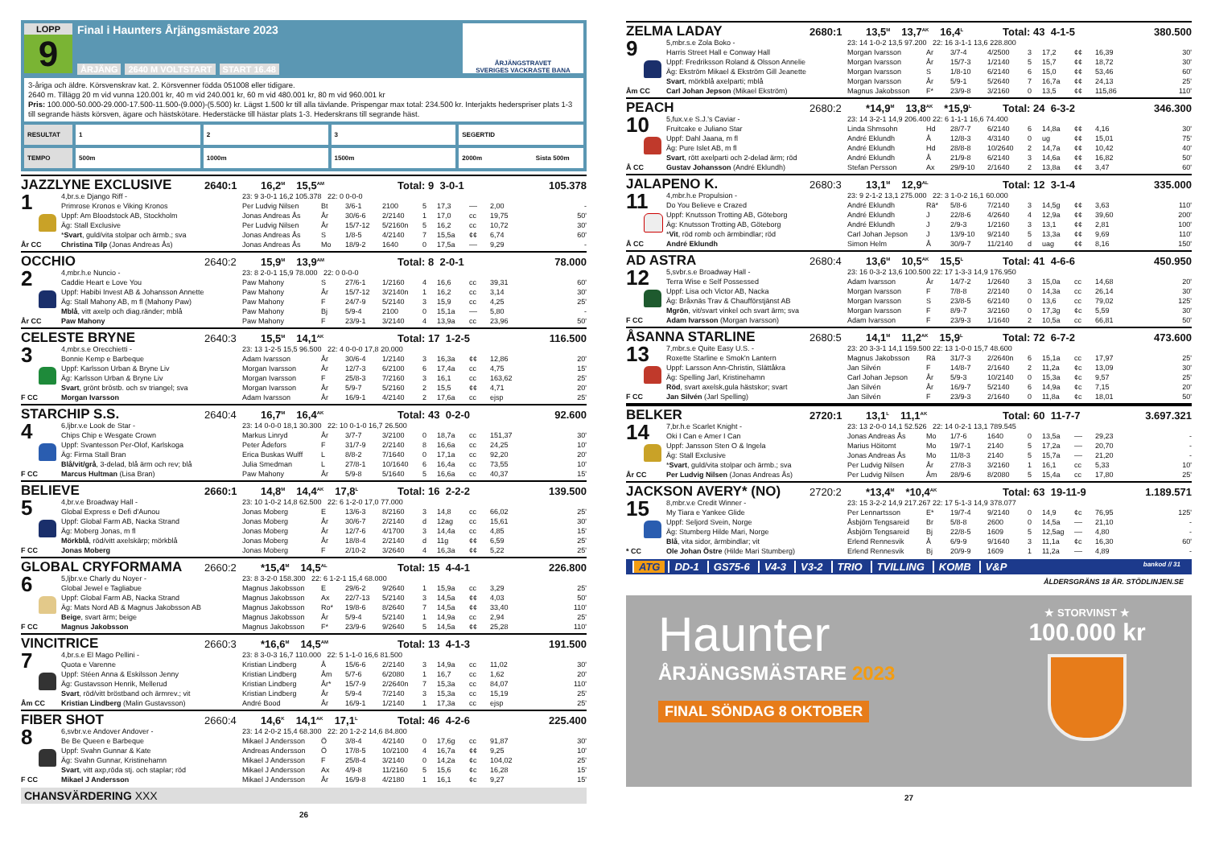LOPP
9
Final i Haunters Årjängsmästare 2023
ÅRJÄNG 2640 M VOLTSTART START 16.48
ÅRJÄNGSTRAVET
SVERIGES VACKRASTE BANA
3-åriga och äldre. Körsvenskrav kat. 2. Körsvenner födda 051008 eller tidigare.
2640 m. Tillägg 20 m vid vunna 120.001 kr, 40 m vid 240.001 kr, 60 m vid 480.001 kr, 80 m vid 960.001 kr
Pris: 100.000-50.000-29.000-17.500-11.500-(9.000)-(5.500) kr. Lägst 1.500 kr till alla tävlande. Prispengar max total: 234.500 kr. Interjakts hederspriser plats 1-3 till segrande hästs körsven, ägare och hästskötare. Hederstäcke till hästar plats 1-3. Hederskrans till segrande häst.
RESULTAT
1
2
3
SEGERTID
TEMPO
500m
1000m
1500m
2000m Sista 500m
JAZZLYNE EXCLUSIVE 2640:1 16,2<sup>M</sup> 15,5<sup>AM</sup> Total: 9 3-0-1 105.378
| 1 | 4,br.s.e Django Riff - | 23: 9 3-0-1 16,2 105.378 22: 0 0-0-0 | | | | | | | | |
| | Primrose Kronos e Viking Kronos | Per Ludvig Nilsen | Bt | 3/6-1 | 2100 | 5 | 17,3 | –– | 2,00 | - |
| | Uppf: Am Bloodstock AB, Stockholm | Jonas Andreas Ås | År | 30/6-6 | 2/2140 | 1 | 17,0 | cc | 19,75 | 50' |
| | Äg: Stall Exclusive | Per Ludvig Nilsen | År | 15/7-12 | 5/2160n | 5 | 16,2 | cc | 10,72 | 30' |
| | * Svart , guld/vita stolpar och ärmb.; sva | Jonas Andreas Ås | S | 1/8-5 | 4/2140 | 7 | 15,5a | ¢¢ | 6,74 | 60' |
| År CC | Christina Tilp (Jonas Andreas Ås) | Jonas Andreas Ås | Mo | 18/9-2 | 1640 | 0 | 17,5a | –– | 9,29 | - |
OCCHIO 2640:2 15,9<sup>M</sup> 13,9<sup>AM</sup> Total: 8 2-0-1 78.000
| 2 | 4,mbr.h.e Nuncio - | 23: 8 2-0-1 15,9 78.000 22: 0 0-0-0 | | | | | | | | |
| | Caddie Heart e Love You | Paw Mahony | S | 27/6-1 | 1/2160 | 4 | 16,6 | cc | 39,31 | 60' |
| | Uppf: Habibi Invest AB & Johansson Annette | Paw Mahony | År | 15/7-12 | 3/2140n | 1 | 16,2 | cc | 3,14 | 30' |
| | Äg: Stall Mahony AB, m fl (Mahony Paw) | Paw Mahony | F | 24/7-9 | 5/2140 | 3 | 15,9 | cc | 4,25 | 25' |
| | Mblå , vitt axelp och diag.ränder; mblå | Paw Mahony | Bj | 5/9-4 | 2100 | 0 | 15,1a | –– | 5,80 | - |
| År CC | Paw Mahony | Paw Mahony | F | 23/9-1 | 3/2140 | 4 | 13,9a | cc | 23,96 | 50' |
CELESTE BRYNE 2640:3 15,5<sup>M</sup> 14,1<sup>AK</sup> Total: 17 1-2-5 116.500
| 3 | 4,mbr.s.e Orecchietti - | 23: 13 1-2-5 15,5 96.500 22: 4 0-0-0 17,8 20.000 | | | | | | | | |
| | Bonnie Kemp e Barbeque | Adam Ivarsson | År | 30/6-4 | 1/2140 | 3 | 16,3a | ¢¢ | 12,86 | 20' |
| | Uppf: Karlsson Urban & Bryne Liv | Morgan Ivarsson | År | 12/7-3 | 6/2100 | 6 | 17,4a | cc | 4,75 | 15' |
| | Äg: Karlsson Urban & Bryne Liv | Morgan Ivarsson | F | 25/8-3 | 7/2160 | 3 | 16,1 | cc | 163,62 | 25' |
| | Svart , grönt bröstb. och sv triangel; sva | Morgan Ivarsson | År | 5/9-7 | 5/2160 | 2 | 15,5 | ¢¢ | 4,71 | 20' |
| F CC | Morgan Ivarsson | Adam Ivarsson | År | 16/9-1 | 4/2140 | 2 | 17,6a | cc | ejsp | 25' |
STARCHIP S.S. 2640:4 16,7<sup>M</sup> 16,4<sup>AK</sup> Total: 43 0-2-0 92.600
| 4 | 6,ljbr.v.e Look de Star - | 23: 14 0-0-0 18,1 30.300 22: 10 0-1-0 16,7 26.500 | | | | | | | | |
| | Chips Chip e Wesgate Crown | Markus Linryd | År | 3/7-7 | 3/2100 | 0 | 18,7a | cc | 151,37 | 30' |
| | Uppf: Svantesson Per-Olof, Karlskoga | Peter Ådefors | F | 31/7-9 | 2/2140 | 8 | 16,6a | cc | 24,25 | 10' |
| | Äg: Firma Stall Bran | Erica Buskas Wulff | L | 8/8-2 | 7/1640 | 0 | 17,1a | cc | 92,20 | 20' |
| | Blå/vit/grå , 3-delad, blå ärm och rev; blå | Julia Smedman | L | 27/8-1 | 10/1640 | 6 | 16,4a | cc | 73,55 | 10' |
| F CC | Marcus Hultman (Lisa Bran) | Paw Mahony | År | 5/9-8 | 5/1640 | 5 | 16,6a | cc | 40,37 | 15' |
BELIEVE 2660:1 14,8<sup>M</sup> 14,4<sup>AK</sup> 17,8<sup>L</sup> Total: 16 2-2-2 139.500
| 5 | 4,br.v.e Broadway Hall - | 23: 10 1-0-2 14,8 62.500 22: 6 1-2-0 17,0 77.000 | | | | | | | | |
| | Global Express e Defi d'Aunou | Jonas Moberg | E | 13/6-3 | 8/2160 | 3 | 14,8 | cc | 66,02 | 25' |
| | Uppf: Global Farm AB, Nacka Strand | Jonas Moberg | År | 30/6-7 | 2/2140 | d | 12ag | cc | 15,61 | 30' |
| | Äg: Moberg Jonas, m fl | Jonas Moberg | År | 12/7-6 | 4/1700 | 3 | 14,4a | cc | 4,85 | 15' |
| | Mörkblå , röd/vitt axelskärp; mörkblå | Jonas Moberg | År | 18/8-4 | 2/2140 | d | 11g | ¢¢ | 6,59 | 25' |
| F CC | Jonas Moberg | Jonas Moberg | F | 2/10-2 | 3/2640 | 4 | 16,3a | ¢¢ | 5,22 | 25' |
GLOBAL CRYFORMAMA 2660:2 *15,4<sup>M</sup> 14,5<sup>AL</sup> Total: 15 4-4-1 226.800
| 6 | 5,ljbr.v.e Charly du Noyer - | 23: 8 3-2-0 158.300 22: 6 1-2-1 15,4 68.000 | | | | | | | | |
| | Global Jewel e Tagliabue | Magnus Jakobsson | E | 29/6-2 | 9/2640 | 1 | 15,9a | cc | 3,29 | 25' |
| | Uppf: Global Farm AB, Nacka Strand | Magnus Jakobsson | Ax | 22/7-13 | 5/2140 | 3 | 14,5a | ¢¢ | 4,03 | 50' |
| | Äg: Mats Nord AB & Magnus Jakobsson AB | Magnus Jakobsson | Ro* | 19/8-6 | 8/2640 | 7 | 14,5a | ¢¢ | 33,40 | 110' |
| | Beige , svart ärm; beige | Magnus Jakobsson | År | 5/9-4 | 5/2140 | 1 | 14,9a | cc | 2,94 | 25' |
| F CC | Magnus Jakobsson | Magnus Jakobsson | F* | 23/9-6 | 9/2640 | 5 | 14,5a | ¢¢ | 25,28 | 110' |
VINCITRICE 2660:3 *16,6<sup>M</sup> 14,5<sup>AM</sup> Total: 13 4-1-3 191.500
| 7 | 4,br.s.e El Mago Pellini - | 23: 8 3-0-3 16,7 110.000 22: 5 1-1-0 16,6 81.500 | | | | | | | | |
| | Quota e Varenne | Kristian Lindberg | Å | 15/6-6 | 2/2140 | 3 | 14,9a | cc | 11,02 | 30' |
| | Uppf: Stéen Anna & Eskilsson Jenny | Kristian Lindberg | Åm | 5/7-6 | 6/2080 | 1 | 16,7 | cc | 1,62 | 20' |
| | Äg: Gustavsson Henrik, Mellerud | Kristian Lindberg | År* | 15/7-9 | 2/2640n | 7 | 15,3a | cc | 84,07 | 110' |
| | Svart , röd/vitt bröstband och ärmrev.; vit | Kristian Lindberg | År | 5/9-4 | 7/2140 | 3 | 15,3a | cc | 15,19 | 25' |
| Åm CC | Kristian Lindberg (Malin Gustavsson) | André Bood | År | 16/9-1 | 1/2140 | 1 | 17,3a | cc | ejsp | 25' |
FIBER SHOT 2660:4 14,6<sup>K</sup> 14,1<sup>AK</sup> 17,1<sup>L</sup> Total: 46 4-2-6 225.400
| 8 | 6,svbr.v.e Andover Andover - | 23: 14 2-0-2 15,4 68.300 22: 20 1-2-2 14,6 84.800 | | | | | | | | |
| | Be Be Queen e Barbeque | Mikael J Andersson | Ö | 3/8-4 | 4/2140 | 0 | 17,6g | cc | 91,87 | 30' |
| | Uppf: Svahn Gunnar & Kate | Andreas Andersson | Ö | 17/8-5 | 10/2100 | 4 | 16,7a | ¢¢ | 9,25 | 10' |
| | Äg: Svahn Gunnar, Kristinehamn | Mikael J Andersson | F | 25/8-4 | 3/2140 | 0 | 14,2a | ¢c | 104,02 | 25' |
| | Svart , vitt axp,röda stj. och staplar; röd | Mikael J Andersson | Ax | 4/9-8 | 11/2160 | 5 | 15,6 | ¢c | 16,28 | 15' |
| F CC | Mikael J Andersson | Mikael J Andersson | År | 16/9-8 | 4/2180 | 1 | 16,1 | ¢c | 9,27 | 15' |
CHANSVÄRDERING XXX
26
ZELMA LADAY 2680:1 13,5<sup>M</sup> 13,7<sup>AK</sup> 16,4<sup>L</sup> Total: 43 4-1-5 380.500
| 9 | 5,mbr.s.e Zola Boko - | 23: 14 1-0-2 13,5 97.200 22: 16 3-1-1 13,6 228.800 | | | | | | | | |
| | Harris Street Hall e Conway Hall | Morgan Ivarsson | Ar | 3/7-4 | 4/2500 | 3 | 17,2 | ¢¢ | 16,39 | 30' |
| | Uppf: Fredriksson Roland & Olsson Annelie | Morgan Ivarsson | År | 15/7-3 | 1/2140 | 5 | 15,7 | ¢¢ | 18,72 | 30' |
| | Äg: Ekström Mikael & Ekström Gill Jeanette | Morgan Ivarsson | S | 1/8-10 | 6/2140 | 6 | 15,0 | ¢¢ | 53,46 | 60' |
| | Svart , mörkblå axelparti; mblå | Morgan Ivarsson | År | 5/9-1 | 5/2640 | 7 | 16,7a | ¢¢ | 24,13 | 25' |
| Åm CC | Carl Johan Jepson (Mikael Ekström) | Magnus Jakobsson | F* | 23/9-8 | 3/2160 | 0 | 13,5 | ¢¢ | 115,86 | 110' |
PEACH 2680:2 *14,9<sup>M</sup> 13,8<sup>AK</sup> *15,9<sup>L</sup> Total: 24 6-3-2 346.300
| 10 | 5,fux.v.e S.J.'s Caviar - | 23: 14 3-2-1 14,9 206.400 22: 6 1-1-1 16,6 74.400 | | | | | | | | |
| | Fruitcake e Juliano Star | Linda Shmsohn | Hd | 28/7-7 | 6/2140 | 6 | 14,8a | ¢¢ | 4,16 | 30' |
| | Uppf: Dahl Jaana, m fl | André Eklundh | Å | 12/8-3 | 4/3140 | 0 | ug | ¢¢ | 15,01 | 75' |
| | Äg: Pure Islet AB, m fl | André Eklundh | Hd | 28/8-8 | 10/2640 | 2 | 14,7a | ¢¢ | 10,42 | 40' |
| | Svart , rött axelparti och 2-delad ärm; röd | André Eklundh | Å | 21/9-8 | 6/2140 | 3 | 14,6a | ¢¢ | 16,82 | 50' |
| Å CC | Gustav Johansson (André Eklundh) | Stefan Persson | Ax | 29/9-10 | 2/1640 | 2 | 13,8a | ¢¢ | 3,47 | 60' |
JALAPENO K. 2680:3 13,1<sup>M</sup> 12,9<sup>AL</sup> Total: 12 3-1-4 335.000
| 11 | 4,mbr.h.e Propulsion - | 23: 9 2-1-2 13,1 275.000 22: 3 1-0-2 16,1 60.000 | | | | | | | | |
| | Do You Believe e Crazed | André Eklundh | Rä* | 5/8-6 | 7/2140 | 3 | 14,5g | ¢¢ | 3,63 | 110' |
| | Uppf: Knutsson Trotting AB, Göteborg | André Eklundh | J | 22/8-6 | 4/2640 | 4 | 12,9a | ¢¢ | 39,60 | 200' |
| | Äg: Knutsson Trotting AB, Göteborg | André Eklundh | J | 2/9-3 | 1/2160 | 3 | 13,1 | ¢¢ | 2,81 | 100' |
| | * Vit , röd romb och ärmbindlar; röd | Carl Johan Jepson | J | 13/9-10 | 9/2140 | 5 | 13,3a | ¢¢ | 9,69 | 110' |
| Å CC | André Eklundh | Simon Helm | Å | 30/9-7 | 11/2140 | d | uag | ¢¢ | 8,16 | 150' |
AD ASTRA 2680:4 13,6<sup>M</sup> 10,5<sup>AK</sup> 15,5<sup>L</sup> Total: 41 4-6-6 450.950
| 12 | 5,svbr.s.e Broadway Hall - | 23: 16 0-3-2 13,6 100.500 22: 17 1-3-3 14,9 176.950 | | | | | | | | |
| | Terra Wise e Self Possessed | Adam Ivarsson | År | 14/7-2 | 1/2640 | 3 | 15,0a | cc | 14,68 | 20' |
| | Uppf: Lisa och Victor AB, Nacka | Morgan Ivarsson | F | 7/8-8 | 2/2140 | 0 | 14,3a | cc | 26,14 | 30' |
| | Äg: Bråxnäs Trav & Chaufförstjänst AB | Morgan Ivarsson | S | 23/8-5 | 6/2140 | 0 | 13,6 | cc | 79,02 | 125' |
| | Mgrön , vit/svart vinkel och svart ärm; sva | Morgan Ivarsson | F | 8/9-7 | 3/2160 | 0 | 17,3g | ¢c | 5,59 | 30' |
| F CC | Adam Ivarsson (Morgan Ivarsson) | Adam Ivarsson | F | 23/9-3 | 1/1640 | 2 | 10,5a | cc | 66,81 | 50' |
ÅSANNA STARLINE 2680:5 14,1<sup>M</sup> 11,2<sup>AK</sup> 15,9<sup>L</sup> Total: 72 6-7-2 473.600
| 13 | 7,mbr.s.e Quite Easy U.S. - | 23: 20 3-3-1 14,1 159.500 22: 13 1-0-0 15,7 48.600 | | | | | | | | |
| | Roxette Starline e Smok'n Lantern | Magnus Jakobsson | Rä | 31/7-3 | 2/2640n | 6 | 15,1a | cc | 17,97 | 25' |
| | Uppf: Larsson Ann-Christin, Slättåkra | Jan Silvén | F | 14/8-7 | 2/1640 | 2 | 11,2a | ¢c | 13,09 | 30' |
| | Äg: Spelling Jarl, Kristinehamn | Carl Johan Jepson | År | 5/9-3 | 10/2140 | 0 | 15,3a | ¢c | 9,57 | 25' |
| | Röd , svart axelsk,gula hästskor; svart | Jan Silvén | År | 16/9-7 | 5/2140 | 6 | 14,9a | ¢c | 7,15 | 20' |
| F CC | Jan Silvén (Jarl Spelling) | Jan Silvén | F | 23/9-3 | 2/1640 | 0 | 11,8a | ¢c | 18,01 | 50' |
BELKER 2720:1 13,1<sup>L</sup> 11,1<sup>AK</sup> Total: 60 11-7-7 3.697.321
| 14 | 7,br.h.e Scarlet Knight - | 23: 13 2-0-0 14,1 52.526 22: 14 0-2-1 13,1 789.545 | | | | | | | | |
| | Oki I Can e Amer I Can | Jonas Andreas Ås | Mo | 1/7-6 | 1640 | 0 | 13,5a | –– | 29,23 | - |
| | Uppf: Jansson Sten O & Ingela | Marius Höitomt | Mo | 19/7-1 | 2140 | 5 | 17,2a | –– | 20,70 | - |
| | Äg: Stall Exclusive | Jonas Andreas Ås | Mo | 11/8-3 | 2140 | 5 | 15,7a | –– | 21,20 | - |
| | * Svart , guld/vita stolpar och ärmb.; sva | Per Ludvig Nilsen | År | 27/8-3 | 3/2160 | 1 | 16,1 | cc | 5,33 | 10' |
| År CC | Per Ludvig Nilsen (Jonas Andreas Ås) | Per Ludvig Nilsen | Åm | 28/9-6 | 8/2080 | 5 | 15,4a | cc | 17,80 | 25' |
JACKSON AVERY* (NO) 2720:2 *13,4<sup>M</sup> *10,4<sup>AK</sup> Total: 63 19-11-9 1.189.571
| 15 | 8,mbr.v.e Credit Winner - | 23: 15 3-2-2 14,9 217.267 22: 17 5-1-3 14,9 378.077 | | | | | | | | |
| | My Tiara e Yankee Glide | Per Lennartsson | E* | 19/7-4 | 9/2140 | 0 | 14,9 | ¢c | 76,95 | 125' |
| | Uppf: Seljord Svein, Norge | Åsbjörn Tengsareid | Br | 5/8-8 | 2600 | 0 | 14,5a | –– | 21,10 | - |
| | Äg: Stumberg Hilde Mari, Norge | Åsbjörn Tengsareid | Bj | 22/8-5 | 1609 | 5 | 12,5ag | –– | 4,80 | - |
| | Blå , vita sidor, ärmbindlar; vit | Erlend Rennesvik | Å | 6/9-9 | 9/1640 | 3 | 11,1a | ¢c | 16,30 | 60' |
| * CC | Ole Johan Östre (Hilde Mari Stumberg) | Erlend Rennesvik | Bj | 20/9-9 | 1609 | 1 | 11,2a | –– | 4,89 | - |
ATG DD-1 GS75-6 V4-3 V3-2 TRIO TVILLING KOMB V&P bankod // 31
ÅLDERSGRÄNS 18 ÅR. STÖDLINJEN.SE
Haunter
ÅRJÄNGSMÄSTARE 2023
FINAL SÖNDAG 8 OKTOBER
★ STORVINST ★
100.000 kr
27